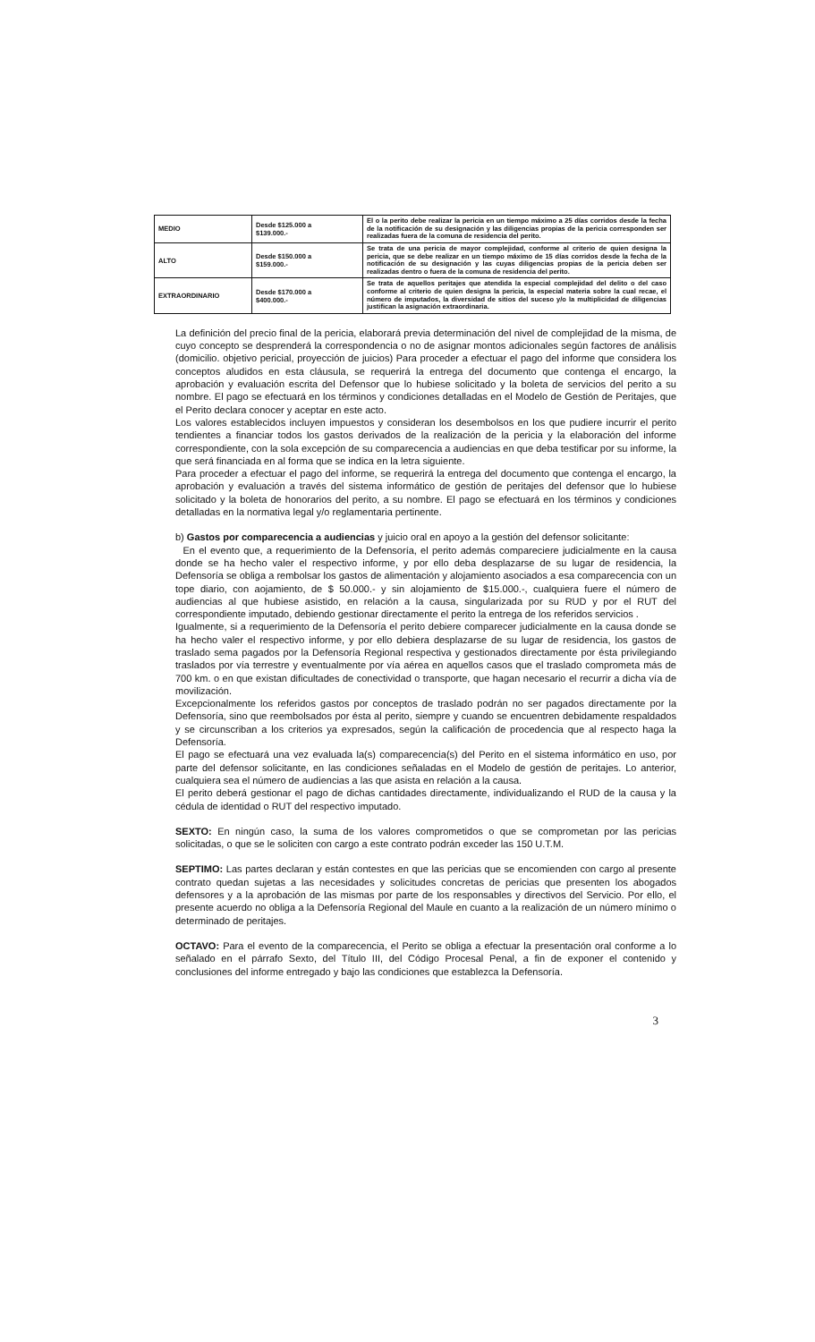| MEDIO | Desde $125.000 a $139.000.- | El o la perito debe realizar la pericia en un tiempo máximo a 25 días corridos desde la fecha de la notificación de su designación y las diligencias propias de la pericia corresponden ser realizadas fuera de la comuna de residencia del perito. |
| ALTO | Desde $150.000 a $159.000.- | Se trata de una pericia de mayor complejidad, conforme al criterio de quien designa la pericia, que se debe realizar en un tiempo máximo de 15 días corridos desde la fecha de la notificación de su designación y las cuyas diligencias propias de la pericia deben ser realizadas dentro o fuera de la comuna de residencia del perito. |
| EXTRAORDINARIO | Desde $170.000 a $400.000.- | Se trata de aquellos peritajes que atendida la especial complejidad del delito o del caso conforme al criterio de quien designa la pericia, la especial materia sobre la cual recae, el número de imputados, la diversidad de sitios del suceso y/o la multiplicidad de diligencias justifican la asignación extraordinaria. |
La definición del precio final de la pericia, elaborará previa determinación del nivel de complejidad de la misma, de cuyo concepto se desprenderá la correspondencia o no de asignar montos adicionales según factores de análisis (domicilio. objetivo pericial, proyección de juicios) Para proceder a efectuar el pago del informe que considera los conceptos aludidos en esta cláusula, se requerirá la entrega del documento que contenga el encargo, la aprobación y evaluación escrita del Defensor que lo hubiese solicitado y la boleta de servicios del perito a su nombre. El pago se efectuará en los términos y condiciones detalladas en el Modelo de Gestión de Peritajes, que el Perito declara conocer y aceptar en este acto.
Los valores establecidos incluyen impuestos y consideran los desembolsos en los que pudiere incurrir el perito tendientes a financiar todos los gastos derivados de la realización de la pericia y la elaboración del informe correspondiente, con la sola excepción de su comparecencia a audiencias en que deba testificar por su informe, la que será financiada en al forma que se indica en la letra siguiente.
Para proceder a efectuar el pago del informe, se requerirá la entrega del documento que contenga el encargo, la aprobación y evaluación a través del sistema informático de gestión de peritajes del defensor que lo hubiese solicitado y la boleta de honorarios del perito, a su nombre. El pago se efectuará en los términos y condiciones detalladas en la normativa legal y/o reglamentaria pertinente.
b) Gastos por comparecencia a audiencias y juicio oral en apoyo a la gestión del defensor solicitante:
En el evento que, a requerimiento de la Defensoría, el perito además compareciere judicialmente en la causa donde se ha hecho valer el respectivo informe, y por ello deba desplazarse de su lugar de residencia, la Defensoría se obliga a rembolsar los gastos de alimentación y alojamiento asociados a esa comparecencia con un tope diario, con aojamiento, de $ 50.000.- y sin alojamiento de $15.000.-, cualquiera fuere el número de audiencias al que hubiese asistido, en relación a la causa, singularizada por su RUD y por el RUT del correspondiente imputado, debiendo gestionar directamente el perito la entrega de los referidos servicios .
Igualmente, si a requerimiento de la Defensoría el perito debiere comparecer judicialmente en la causa donde se ha hecho valer el respectivo informe, y por ello debiera desplazarse de su lugar de residencia, los gastos de traslado sema pagados por la Defensoría Regional respectiva y gestionados directamente por ésta privilegiando traslados por vía terrestre y eventualmente por vía aérea en aquellos casos que el traslado comprometa más de 700 km. o en que existan dificultades de conectividad o transporte, que hagan necesario el recurrir a dicha vía de movilización.
Excepcionalmente los referidos gastos por conceptos de traslado podrán no ser pagados directamente por la Defensoría, sino que reembolsados por ésta al perito, siempre y cuando se encuentren debidamente respaldados y se circunscriban a los criterios ya expresados, según la calificación de procedencia que al respecto haga la Defensoría.
El pago se efectuará una vez evaluada la(s) comparecencia(s) del Perito en el sistema informático en uso, por parte del defensor solicitante, en las condiciones señaladas en el Modelo de gestión de peritajes. Lo anterior, cualquiera sea el número de audiencias a las que asista en relación a la causa.
El perito deberá gestionar el pago de dichas cantidades directamente, individualizando el RUD de la causa y la cédula de identidad o RUT del respectivo imputado.
SEXTO: En ningún caso, la suma de los valores comprometidos o que se comprometan por las pericias solicitadas, o que se le soliciten con cargo a este contrato podrán exceder las 150 U.T.M.
SEPTIMO: Las partes declaran y están contestes en que las pericias que se encomienden con cargo al presente contrato quedan sujetas a las necesidades y solicitudes concretas de pericias que presenten los abogados defensores y a la aprobación de las mismas por parte de los responsables y directivos del Servicio. Por ello, el presente acuerdo no obliga a la Defensoría Regional del Maule en cuanto a la realización de un número mínimo o determinado de peritajes.
OCTAVO: Para el evento de la comparecencia, el Perito se obliga a efectuar la presentación oral conforme a lo señalado en el párrafo Sexto, del Título III, del Código Procesal Penal, a fin de exponer el contenido y conclusiones del informe entregado y bajo las condiciones que establezca la Defensoría.
3